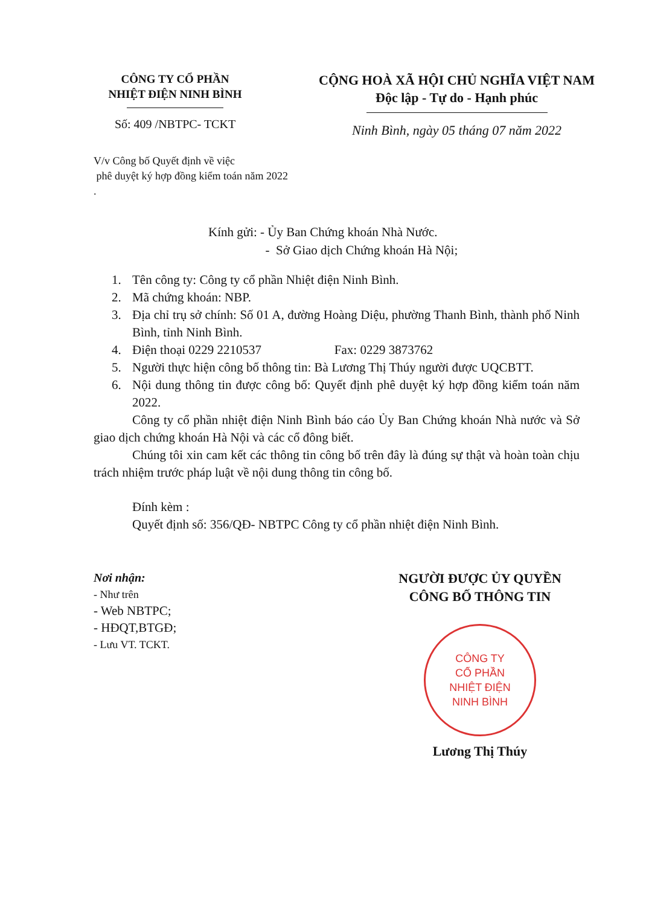CÔNG TY CỔ PHẦN
NHIỆT ĐIỆN NINH BÌNH
Số: 409 /NBTPC- TCKT
CỘNG HOÀ XÃ HỘI CHỦ NGHĨA VIỆT NAM
Độc lập - Tự do - Hạnh phúc
Ninh Bình, ngày 05 tháng 07 năm 2022
V/v Công bố Quyết định về việc
phê duyệt ký hợp đồng kiểm toán năm 2022
.
Kính gửi: - Ủy Ban Chứng khoán Nhà Nước.
- Sở Giao dịch Chứng khoán Hà Nội;
1. Tên công ty: Công ty cổ phần Nhiệt điện Ninh Bình.
2. Mã chứng khoán: NBP.
3. Địa chỉ trụ sở chính: Số 01 A, đường Hoàng Diệu, phường Thanh Bình, thành phố Ninh Bình, tỉnh Ninh Bình.
4. Điện thoại 0229 2210537 Fax: 0229 3873762
5. Người thực hiện công bố thông tin: Bà Lương Thị Thúy người được UQCBTT.
6. Nội dung thông tin được công bố: Quyết định phê duyệt ký hợp đồng kiểm toán năm 2022.
Công ty cổ phần nhiệt điện Ninh Bình báo cáo Ủy Ban Chứng khoán Nhà nước và Sở giao dịch chứng khoán Hà Nội và các cổ đông biết.
Chúng tôi xin cam kết các thông tin công bố trên đây là đúng sự thật và hoàn toàn chịu trách nhiệm trước pháp luật về nội dung thông tin công bố.
Đính kèm :
Quyết định số: 356/QĐ- NBTPC Công ty cổ phần nhiệt điện Ninh Bình.
Nơi nhận:
- Như trên
- Web NBTPC;
- HĐQT,BTGĐ;
- Lưu VT. TCKT.
NGƯỜI ĐƯỢC ỦY QUYỀN
CÔNG BỐ THÔNG TIN
CÔNG TY
CỔ PHẦN
NHIỆT ĐIỆN
NINH BÌNH
Lương Thị Thúy